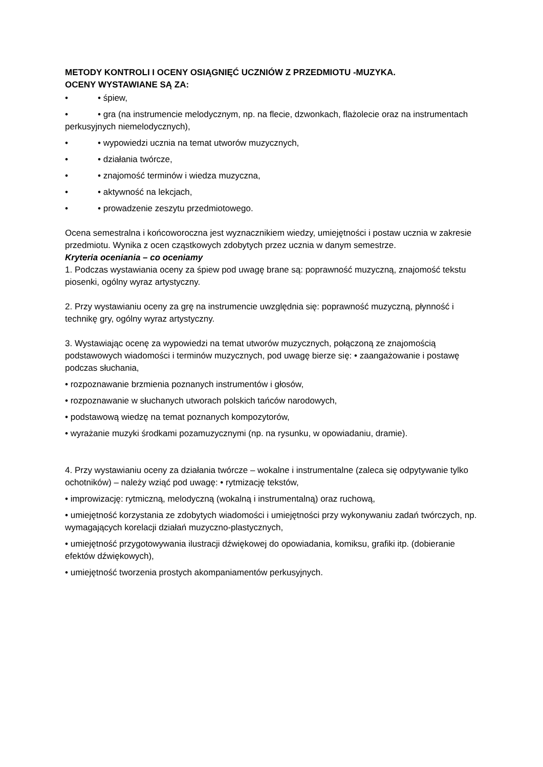METODY KONTROLI I OCENY OSIĄGNIĘĆ UCZNIÓW Z PRZEDMIOTU -MUZYKA.
OCENY WYSTAWIANE SĄ ZA:
• • śpiew,
• • gra (na instrumencie melodycznym, np. na flecie, dzwonkach, flażolecie oraz na instrumentach perkusyjnych niemelodycznych),
• • wypowiedzi ucznia na temat utworów muzycznych,
• • działania twórcze,
• • znajomość terminów i wiedza muzyczna,
• • aktywność na lekcjach,
• • prowadzenie zeszytu przedmiotowego.
Ocena semestralna i końcoworoczna jest wyznacznikiem wiedzy, umiejętności i postaw ucznia w zakresie przedmiotu. Wynika z ocen cząstkowych zdobytych przez ucznia w danym semestrze.
Kryteria oceniania – co oceniamy
1. Podczas wystawiania oceny za śpiew pod uwagę brane są: poprawność muzyczną, znajomość tekstu piosenki, ogólny wyraz artystyczny.
2. Przy wystawianiu oceny za grę na instrumencie uwzględnia się: poprawność muzyczną, płynność i technikę gry, ogólny wyraz artystyczny.
3. Wystawiając ocenę za wypowiedzi na temat utworów muzycznych, połączoną ze znajomością podstawowych wiadomości i terminów muzycznych, pod uwagę bierze się: • zaangażowanie i postawę podczas słuchania,
• rozpoznawanie brzmienia poznanych instrumentów i głosów,
• rozpoznawanie w słuchanych utworach polskich tańców narodowych,
• podstawową wiedzę na temat poznanych kompozytorów,
• wyrażanie muzyki środkami pozamuzycznymi (np. na rysunku, w opowiadaniu, dramie).
4. Przy wystawianiu oceny za działania twórcze – wokalne i instrumentalne (zaleca się odpytywanie tylko ochotników) – należy wziąć pod uwagę: • rytmizację tekstów,
• improwizację: rytmiczną, melodyczną (wokalną i instrumentalną) oraz ruchową,
• umiejętność korzystania ze zdobytych wiadomości i umiejętności przy wykonywaniu zadań twórczych, np. wymagających korelacji działań muzyczno-plastycznych,
• umiejętność przygotowywania ilustracji dźwiękowej do opowiadania, komiksu, grafiki itp. (dobieranie efektów dźwiękowych),
• umiejętność tworzenia prostych akompaniamentów perkusyjnych.